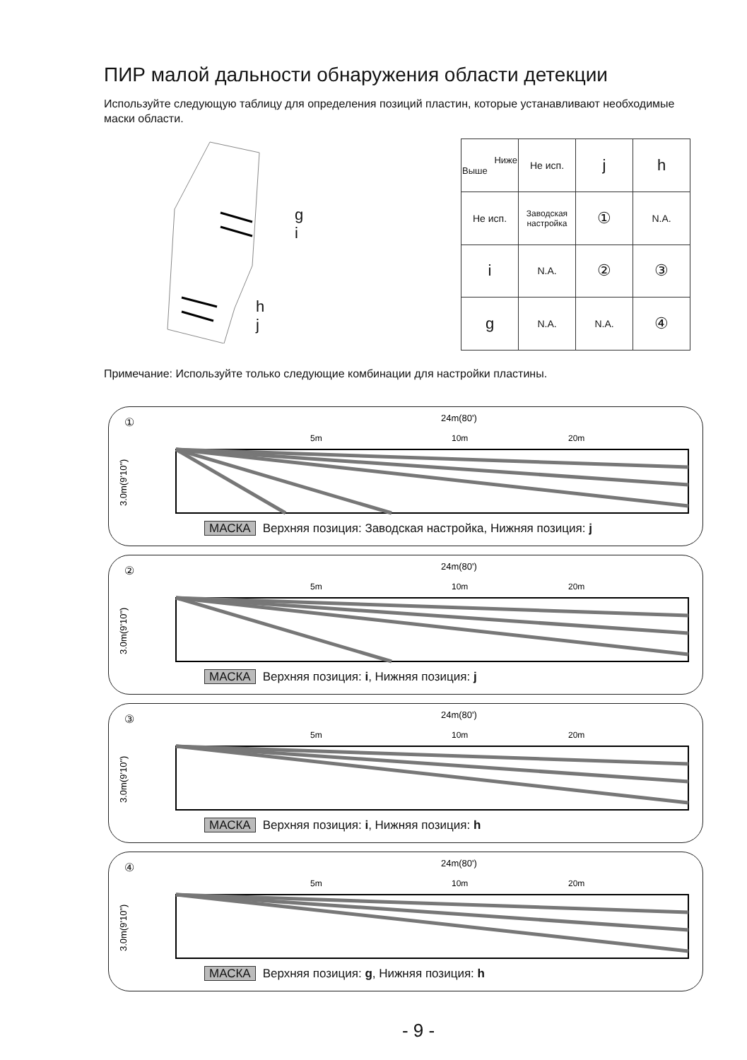ПИР малой дальности обнаружения области детекции
Используйте следующую таблицу для определения позиций пластин, которые устанавливают необходимые маски области.
g
i
h
j
| Ниже Выше | Не исп. | j | h |
| Не исп. | Заводская настройка | ① | N.A. |
| i | N.A. | ② | ③ |
| g | N.A. | N.A. | ④ |
Примечание: Используйте только следующие комбинации для настройки пластины.
①
3.0m(9'10")
24m(80')
5m
10m
20m
МАСКА Верхняя позиция: Заводская настройка, Нижняя позиция: j
②
3.0m(9'10")
24m(80')
5m
10m
20m
МАСКА Верхняя позиция: i, Нижняя позиция: j
③
3.0m(9'10")
24m(80')
5m
10m
20m
МАСКА Верхняя позиция: i, Нижняя позиция: h
④
3.0m(9'10")
24m(80')
5m
10m
20m
МАСКА Верхняя позиция: g, Нижняя позиция: h
- 9 -